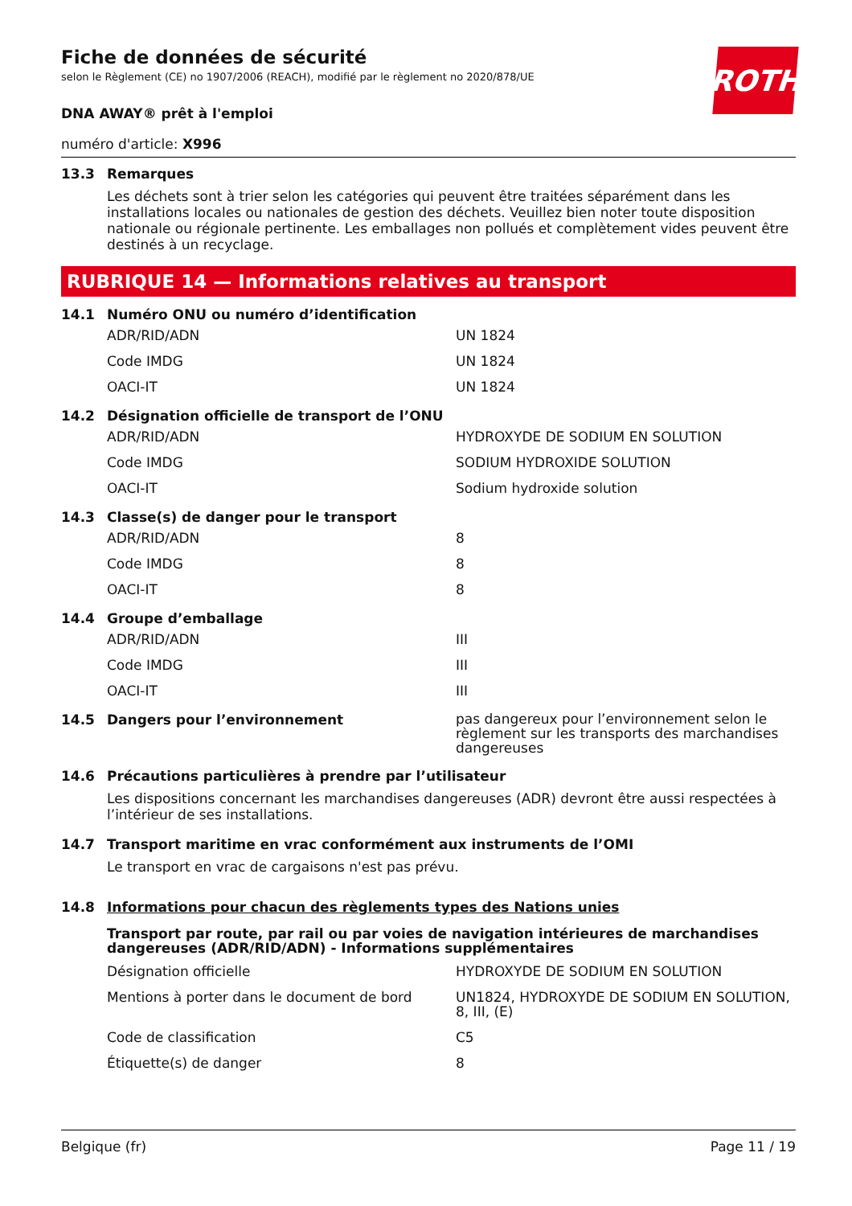ROTH
Fiche de données de sécurité
selon le Règlement (CE) no 1907/2006 (REACH), modifié par le règlement no 2020/878/UE
DNA AWAY® prêt à l'emploi
numéro d'article: X996
13.3 Remarques
Les déchets sont à trier selon les catégories qui peuvent être traitées séparément dans les installations locales ou nationales de gestion des déchets. Veuillez bien noter toute disposition nationale ou régionale pertinente. Les emballages non pollués et complètement vides peuvent être destinés à un recyclage.
RUBRIQUE 14 — Informations relatives au transport
14.1 Numéro ONU ou numéro d’identification
| ADR/RID/ADN | UN 1824 |
| Code IMDG | UN 1824 |
| OACI-IT | UN 1824 |
14.2 Désignation officielle de transport de l’ONU
| ADR/RID/ADN | HYDROXYDE DE SODIUM EN SOLUTION |
| Code IMDG | SODIUM HYDROXIDE SOLUTION |
| OACI-IT | Sodium hydroxide solution |
14.3 Classe(s) de danger pour le transport
| ADR/RID/ADN | 8 |
| Code IMDG | 8 |
| OACI-IT | 8 |
14.4 Groupe d’emballage
| ADR/RID/ADN | III |
| Code IMDG | III |
| OACI-IT | III |
14.5 Dangers pour l’environnement pas dangereux pour l’environnement selon le règlement sur les transports des marchandises dangereuses
14.6 Précautions particulières à prendre par l’utilisateur
Les dispositions concernant les marchandises dangereuses (ADR) devront être aussi respectées à l’intérieur de ses installations.
14.7 Transport maritime en vrac conformément aux instruments de l’OMI
Le transport en vrac de cargaisons n'est pas prévu.
14.8 Informations pour chacun des règlements types des Nations unies
Transport par route, par rail ou par voies de navigation intérieures de marchandises dangereuses (ADR/RID/ADN) - Informations supplémentaires
| Désignation officielle | HYDROXYDE DE SODIUM EN SOLUTION |
| Mentions à porter dans le document de bord | UN1824, HYDROXYDE DE SODIUM EN SOLUTION, 8, III, (E) |
| Code de classification | C5 |
| Étiquette(s) de danger | 8 |
Belgique (fr) Page 11 / 19